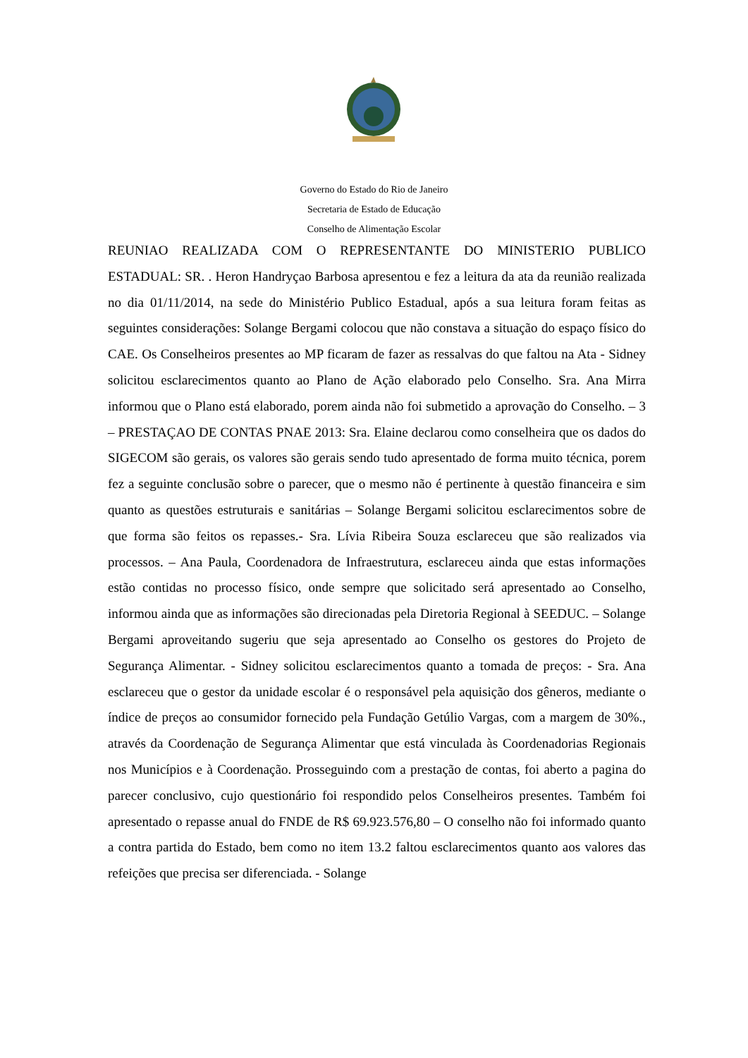Governo do Estado do Rio de Janeiro
Secretaria de Estado de Educação
Conselho de Alimentação Escolar
REUNIAO REALIZADA COM O REPRESENTANTE DO MINISTERIO PUBLICO ESTADUAL: SR. . Heron Handryçao Barbosa apresentou e fez a leitura da ata da reunião realizada no dia 01/11/2014, na sede do Ministério Publico Estadual, após a sua leitura foram feitas as seguintes considerações: Solange Bergami colocou que não constava a situação do espaço físico do CAE. Os Conselheiros presentes ao MP ficaram de fazer as ressalvas do que faltou na Ata - Sidney solicitou esclarecimentos quanto ao Plano de Ação elaborado pelo Conselho. Sra. Ana Mirra informou que o Plano está elaborado, porem ainda não foi submetido a aprovação do Conselho. – 3 – PRESTAÇAO DE CONTAS PNAE 2013: Sra. Elaine declarou como conselheira que os dados do SIGECOM são gerais, os valores são gerais sendo tudo apresentado de forma muito técnica, porem fez a seguinte conclusão sobre o parecer, que o mesmo não é pertinente à questão financeira e sim quanto as questões estruturais e sanitárias – Solange Bergami solicitou esclarecimentos sobre de que forma são feitos os repasses.- Sra. Lívia Ribeira Souza esclareceu que são realizados via processos. – Ana Paula, Coordenadora de Infraestrutura, esclareceu ainda que estas informações estão contidas no processo físico, onde sempre que solicitado será apresentado ao Conselho, informou ainda que as informações são direcionadas pela Diretoria Regional à SEEDUC. – Solange Bergami aproveitando sugeriu que seja apresentado ao Conselho os gestores do Projeto de Segurança Alimentar. - Sidney solicitou esclarecimentos quanto a tomada de preços: - Sra. Ana esclareceu que o gestor da unidade escolar é o responsável pela aquisição dos gêneros, mediante o índice de preços ao consumidor fornecido pela Fundação Getúlio Vargas, com a margem de 30%., através da Coordenação de Segurança Alimentar que está vinculada às Coordenadorias Regionais nos Municípios e à Coordenação. Prosseguindo com a prestação de contas, foi aberto a pagina do parecer conclusivo, cujo questionário foi respondido pelos Conselheiros presentes. Também foi apresentado o repasse anual do FNDE de R$ 69.923.576,80 – O conselho não foi informado quanto a contra partida do Estado, bem como no item 13.2 faltou esclarecimentos quanto aos valores das refeições que precisa ser diferenciada. - Solange